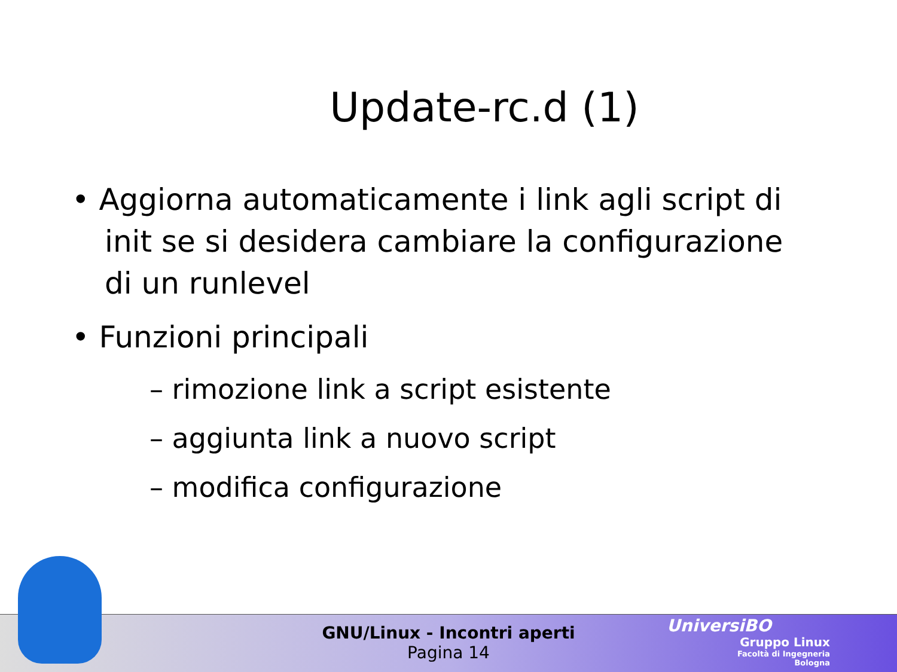Update-rc.d (1)
• Aggiorna automaticamente i link agli script di init se si desidera cambiare la configurazione di un runlevel
• Funzioni principali
– rimozione link a script esistente
– aggiunta link a nuovo script
– modifica configurazione
GNU/Linux - Incontri aperti
Pagina 14
UniversiBO
Gruppo Linux
Facoltà di Ingegneria
Bologna